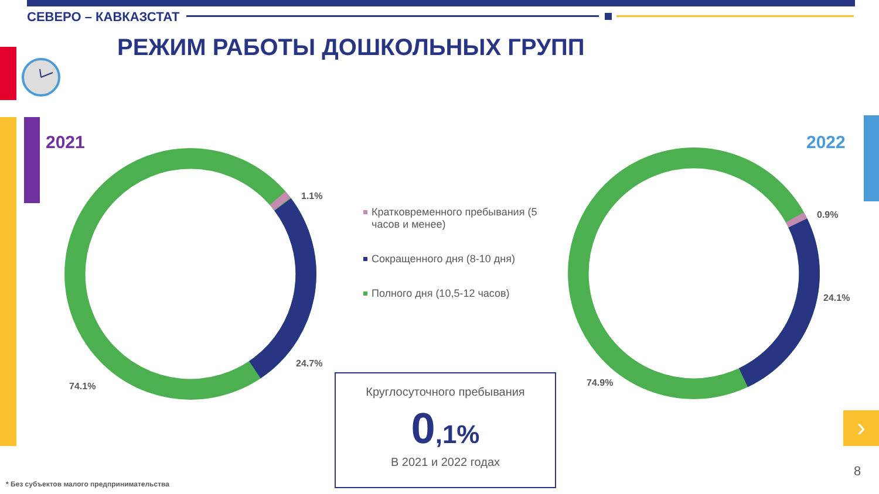›
СЕВЕРО – КАВКАЗСТАТ
РЕЖИМ РАБОТЫ ДОШКОЛЬНЫХ ГРУПП
2021 2022
1.1%
24.7%
74.1%
0.9%
24.1%
74.9%
Кратковременного пребывания (5 часов и менее)
Сокращенного дня (8-10 дня)
Полного дня (10,5-12 часов)
Круглосуточного пребывания
0,1%
В 2021 и 2022 годах
* Без субъектов малого предпринимательства
8